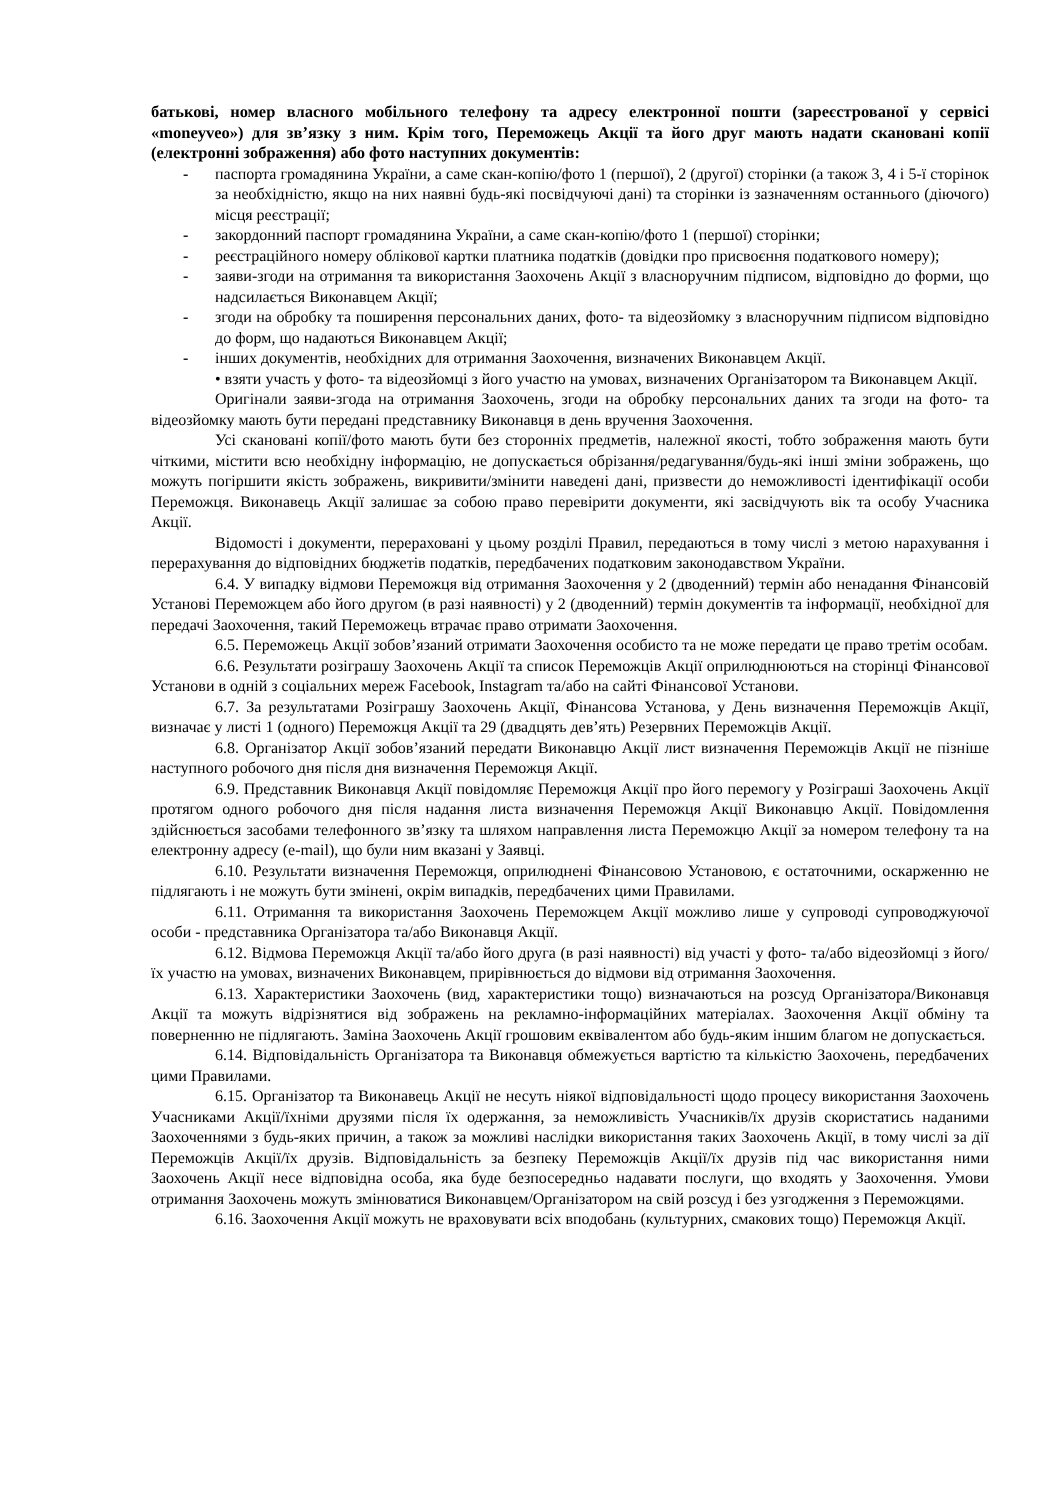батькові, номер власного мобільного телефону та адресу електронної пошти (зареєстрованої у сервісі «moneyveo») для зв’язку з ним. Крім того, Переможець Акції та його друг мають надати скановані копії (електронні зображення) або фото наступних документів:
- паспорта громадянина України, а саме скан-копію/фото 1 (першої), 2 (другої) сторінки (а також 3, 4 і 5-ї сторінок за необхідністю, якщо на них наявні будь-які посвідчуючі дані) та сторінки із зазначенням останнього (діючого) місця реєстрації;
- закордонний паспорт громадянина України, а саме скан-копію/фото 1 (першої) сторінки;
- реєстраційного номеру облікової картки платника податків (довідки про присвоєння податкового номеру);
- заяви-згоди на отримання та використання Заохочень Акції з власноручним підписом, відповідно до форми, що надсилається Виконавцем Акції;
- згоди на обробку та поширення персональних даних, фото- та відеозйомку з власноручним підписом відповідно до форм, що надаються Виконавцем Акції;
- інших документів, необхідних для отримання Заохочення, визначених Виконавцем Акції.
• взяти участь у фото- та відеозйомці з його участю на умовах, визначених Організатором та Виконавцем Акції.
Оригінали заяви-згода на отримання Заохочень, згоди на обробку персональних даних та згоди на фото- та відеозйомку мають бути передані представнику Виконавця в день вручення Заохочення.
Усі скановані копії/фото мають бути без сторонніх предметів, належної якості, тобто зображення мають бути чіткими, містити всю необхідну інформацію, не допускається обрізання/редагування/будь-які інші зміни зображень, що можуть погіршити якість зображень, викривити/змінити наведені дані, призвести до неможливості ідентифікації особи Переможця. Виконавець Акції залишає за собою право перевірити документи, які засвідчують вік та особу Учасника Акції.
Відомості і документи, перераховані у цьому розділі Правил, передаються в тому числі з метою нарахування і перерахування до відповідних бюджетів податків, передбачених податковим законодавством України.
6.4. У випадку відмови Переможця від отримання Заохочення у 2 (дводенний) термін або ненадання Фінансовій Установі Переможцем або його другом (в разі наявності) у 2 (дводенний) термін документів та інформації, необхідної для передачі Заохочення, такий Переможець втрачає право отримати Заохочення.
6.5. Переможець Акції зобов’язаний отримати Заохочення особисто та не може передати це право третім особам.
6.6. Результати розіграшу Заохочень Акції та список Переможців Акції оприлюднюються на сторінці Фінансової Установи в одній з соціальних мереж Facebook, Instagram та/або на сайті Фінансової Установи.
6.7. За результатами Розіграшу Заохочень Акції, Фінансова Установа, у День визначення Переможців Акції, визначає у листі 1 (одного) Переможця Акції та 29 (двадцять дев’ять) Резервних Переможців Акції.
6.8. Організатор Акції зобов’язаний передати Виконавцю Акції лист визначення Переможців Акції не пізніше наступного робочого дня після дня визначення Переможця Акції.
6.9. Представник Виконавця Акції повідомляє Переможця Акції про його перемогу у Розіграші Заохочень Акції протягом одного робочого дня після надання листа визначення Переможця Акції Виконавцю Акції. Повідомлення здійснюється засобами телефонного зв’язку та шляхом направлення листа Переможцю Акції за номером телефону та на електронну адресу (e-mail), що були ним вказані у Заявці.
6.10. Результати визначення Переможця, оприлюднені Фінансовою Установою, є остаточними, оскарженню не підлягають і не можуть бути змінені, окрім випадків, передбачених цими Правилами.
6.11. Отримання та використання Заохочень Переможцем Акції можливо лише у супроводі супроводжуючої особи - представника Організатора та/або Виконавця Акції.
6.12. Відмова Переможця Акції та/або його друга (в разі наявності) від участі у фото- та/або відеозйомці з його/їх участю на умовах, визначених Виконавцем, прирівнюється до відмови від отримання Заохочення.
6.13. Характеристики Заохочень (вид, характеристики тощо) визначаються на розсуд Організатора/Виконавця Акції та можуть відрізнятися від зображень на рекламно-інформаційних матеріалах. Заохочення Акції обміну та поверненню не підлягають. Заміна Заохочень Акції грошовим еквівалентом або будь-яким іншим благом не допускається.
6.14. Відповідальність Організатора та Виконавця обмежується вартістю та кількістю Заохочень, передбачених цими Правилами.
6.15. Організатор та Виконавець Акції не несуть ніякої відповідальності щодо процесу використання Заохочень Учасниками Акції/їхніми друзями після їх одержання, за неможливість Учасників/їх друзів скористатись наданими Заохоченнями з будь-яких причин, а також за можливі наслідки використання таких Заохочень Акції, в тому числі за дії Переможців Акції/їх друзів. Відповідальність за безпеку Переможців Акції/їх друзів під час використання ними Заохочень Акції несе відповідна особа, яка буде безпосередньо надавати послуги, що входять у Заохочення. Умови отримання Заохочень можуть змінюватися Виконавцем/Організатором на свій розсуд і без узгодження з Переможцями.
6.16. Заохочення Акції можуть не враховувати всіх вподобань (культурних, смакових тощо) Переможця Акції.